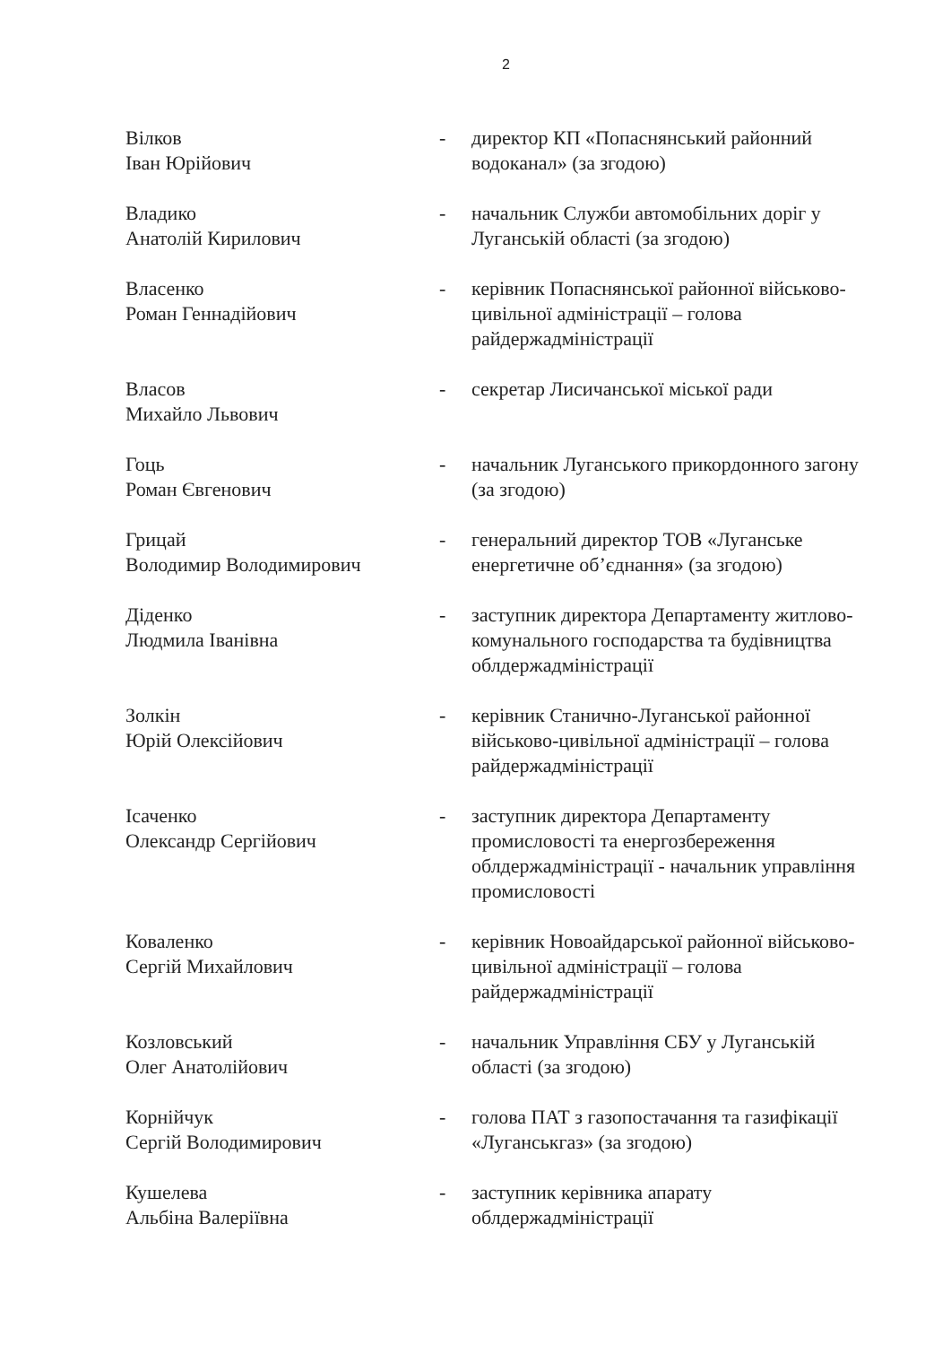2
Вілков
Іван Юрійович
- директор КП «Попаснянський районний водоканал» (за згодою)
Владико
Анатолій Кирилович
- начальник Служби автомобільних доріг у Луганській області (за згодою)
Власенко
Роман Геннадійович
- керівник Попаснянської районної військово-цивільної адміністрації – голова райдержадміністрації
Власов
Михайло Львович
- секретар Лисичанської міської ради
Гоць
Роман Євгенович
- начальник Луганського прикордонного загону (за згодою)
Грицай
Володимир Володимирович
- генеральний директор ТОВ «Луганське енергетичне об’єднання» (за згодою)
Діденко
Людмила Іванівна
- заступник директора Департаменту житлово-комунального господарства та будівництва облдержадміністрації
Золкін
Юрій Олексійович
- керівник Станично-Луганської районної військово-цивільної адміністрації – голова райдержадміністрації
Ісаченко
Олександр Сергійович
- заступник директора Департаменту промисловості та енергозбереження облдержадміністрації - начальник управління промисловості
Коваленко
Сергій Михайлович
- керівник Новоайдарської районної військово-цивільної адміністрації – голова райдержадміністрації
Козловський
Олег Анатолійович
- начальник Управління СБУ у Луганській області (за згодою)
Корнійчук
Сергій Володимирович
- голова ПАТ з газопостачання та газифікації «Луганськгаз» (за згодою)
Кушелева
Альбіна Валеріївна
- заступник керівника апарату облдержадміністрації